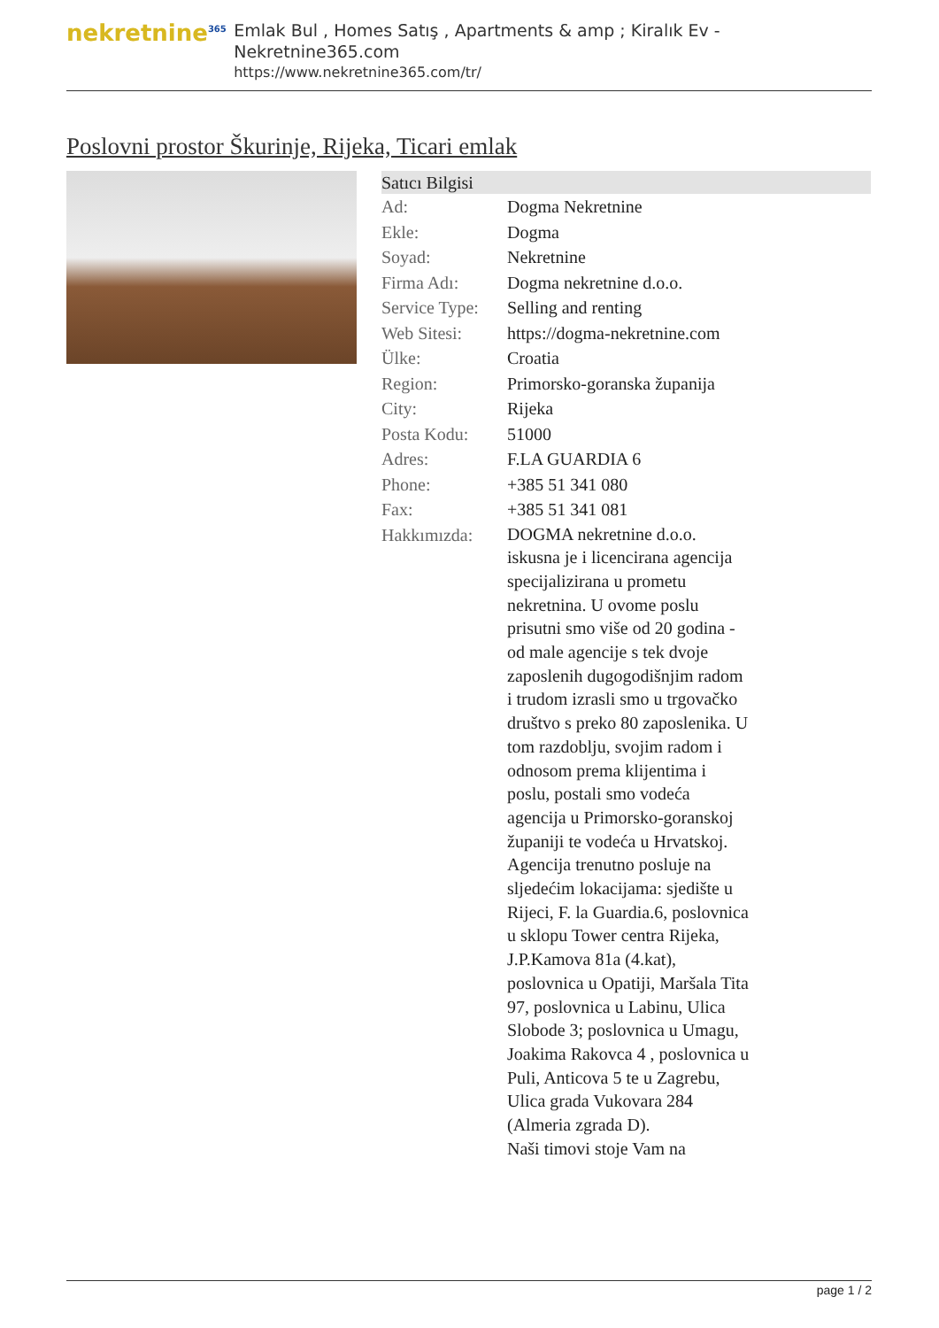nekretnine<sup>365</sup>
Emlak Bul , Homes Satış , Apartments & amp ; Kiralık Ev - Nekretnine365.com
https://www.nekretnine365.com/tr/
Poslovni prostor Škurinje, Rijeka, Ticari emlak
| Satıcı Bilgisi | |
| --- | --- |
| Ad: | Dogma Nekretnine |
| Ekle: | Dogma |
| Soyad: | Nekretnine |
| Firma Adı: | Dogma nekretnine d.o.o. |
| Service Type: | Selling and renting |
| Web Sitesi: | https://dogma-nekretnine.com |
| Ülke: | Croatia |
| Region: | Primorsko-goranska županija |
| City: | Rijeka |
| Posta Kodu: | 51000 |
| Adres: | F.LA GUARDIA 6 |
| Phone: | +385 51 341 080 |
| Fax: | +385 51 341 081 |
| Hakkımızda: | DOGMA nekretnine d.o.o. iskusna je i licencirana agencija specijalizirana u prometu nekretnina. U ovome poslu prisutni smo više od 20 godina - od male agencije s tek dvoje zaposlenih dugogodišnjim radom i trudom izrasli smo u trgovačko društvo s preko 80 zaposlenika. U tom razdoblju, svojim radom i odnosom prema klijentima i poslu, postali smo vodeća agencija u Primorsko-goranskoj županiji te vodeća u Hrvatskoj. Agencija trenutno posluje na sljedećim lokacijama: sjedište u Rijeci, F. la Guardia.6, poslovnica u sklopu Tower centra Rijeka, J.P.Kamova 81a (4.kat), poslovnica u Opatiji, Maršala Tita 97, poslovnica u Labinu, Ulica Slobode 3; poslovnica u Umagu, Joakima Rakovca 4 , poslovnica u Puli, Anticova 5 te u Zagrebu, Ulica grada Vukovara 284 (Almeria zgrada D). Naši timovi stoje Vam na |
page 1 / 2